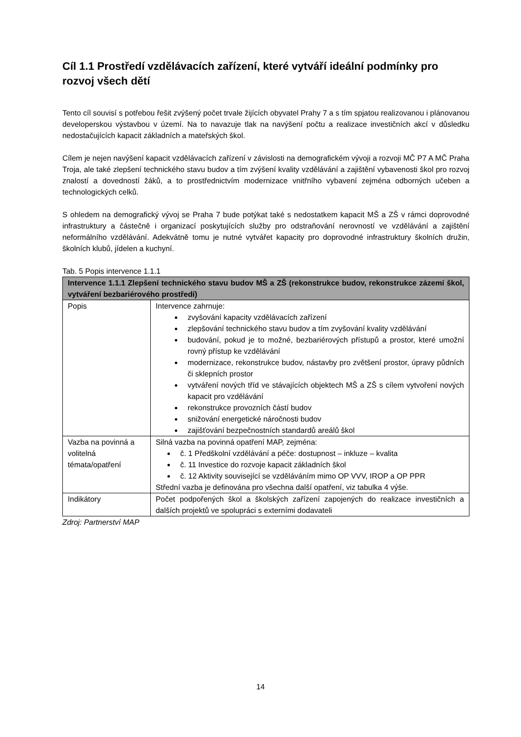Cíl 1.1 Prostředí vzdělávacích zařízení, které vytváří ideální podmínky pro rozvoj všech dětí
Tento cíl souvisí s potřebou řešit zvýšený počet trvale žijících obyvatel Prahy 7 a s tím spjatou realizovanou i plánovanou developerskou výstavbou v území. Na to navazuje tlak na navýšení počtu a realizace investičních akcí v důsledku nedostačujících kapacit základních a mateřských škol.
Cílem je nejen navýšení kapacit vzdělávacích zařízení v závislosti na demografickém vývoji a rozvoji MČ P7 A MČ Praha Troja, ale také zlepšení technického stavu budov a tím zvýšení kvality vzdělávání a zajištění vybavenosti škol pro rozvoj znalostí a dovedností žáků, a to prostřednictvím modernizace vnitřního vybavení zejména odborných učeben a technologických celků.
S ohledem na demografický vývoj se Praha 7 bude potýkat také s nedostatkem kapacit MŠ a ZŠ v rámci doprovodné infrastruktury a částečně i organizací poskytujících služby pro odstraňování nerovností ve vzdělávání a zajištění neformálního vzdělávání. Adekvátně tomu je nutné vytvářet kapacity pro doprovodné infrastruktury školních družin, školních klubů, jídelen a kuchyní.
Tab. 5 Popis intervence 1.1.1
| Intervence 1.1.1 Zlepšení technického stavu budov MŠ a ZŠ (rekonstrukce budov, rekonstrukce zázemí škol, vytváření bezbariérového prostředí) | |
| --- | --- |
| Popis | Intervence zahrnuje: zvyšování kapacity vzdělávacích zařízení zlepšování technického stavu budov a tím zvyšování kvality vzdělávání budování, pokud je to možné, bezbariérových přístupů a prostor, které umožní rovný přístup ke vzdělávání modernizace, rekonstrukce budov, nástavby pro zvětšení prostor, úpravy půdních či sklepních prostor vytváření nových tříd ve stávajících objektech MŠ a ZŠ s cílem vytvoření nových kapacit pro vzdělávání rekonstrukce provozních částí budov snižování energetické náročnosti budov zajišťování bezpečnostních standardů areálů škol |
| Vazba na povinná a volitelná témata/opatření | Silná vazba na povinná opatření MAP, zejména: č. 1 Předškolní vzdělávání a péče: dostupnost – inkluze – kvalita č. 11 Investice do rozvoje kapacit základních škol č. 12 Aktivity související se vzděláváním mimo OP VVV, IROP a OP PPR Střední vazba je definována pro všechna další opatření, viz tabulka 4 výše. |
| Indikátory | Počet podpořených škol a školských zařízení zapojených do realizace investičních a dalších projektů ve spolupráci s externími dodavateli |
Zdroj: Partnerství MAP
14